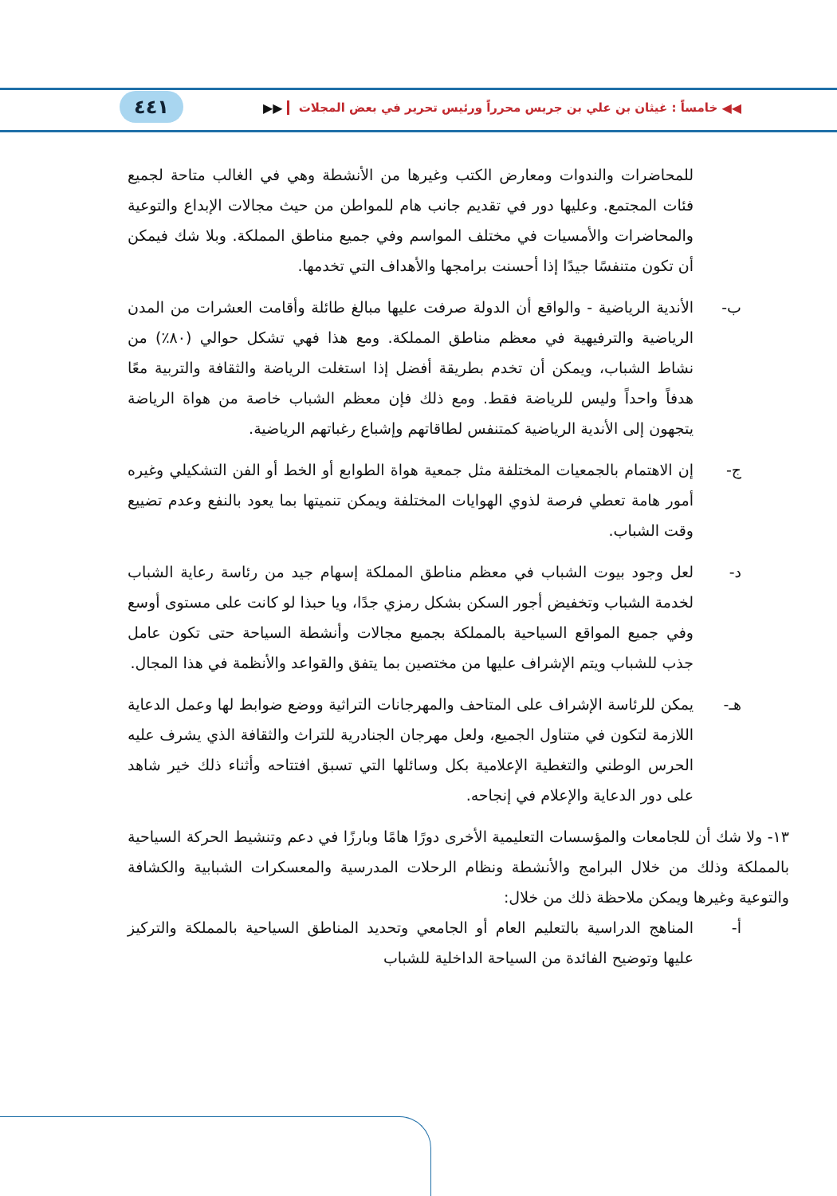◀◀ خامساً : غيثان بن علي بن جريس محرراً ورئيس تحرير في بعض المجلات ▶▶
٤٤١
للمحاضرات والندوات ومعارض الكتب وغيرها من الأنشطة وهي في الغالب متاحة لجميع فئات المجتمع. وعليها دور في تقديم جانب هام للمواطن من حيث مجالات الإبداع والتوعية والمحاضرات والأمسيات في مختلف المواسم وفي جميع مناطق المملكة. وبلا شك فيمكن أن تكون متنفسًا جيدًا إذا أحسنت برامجها والأهداف التي تخدمها.
ب- الأندية الرياضية - والواقع أن الدولة صرفت عليها مبالغ طائلة وأقامت العشرات من المدن الرياضية والترفيهية في معظم مناطق المملكة. ومع هذا فهي تشكل حوالي (٨٠٪) من نشاط الشباب، ويمكن أن تخدم بطريقة أفضل إذا استغلت الرياضة والثقافة والتربية معًا هدفاً واحداً وليس للرياضة فقط. ومع ذلك فإن معظم الشباب خاصة من هواة الرياضة يتجهون إلى الأندية الرياضية كمتنفس لطاقاتهم وإشباع رغباتهم الرياضية.
ج- إن الاهتمام بالجمعيات المختلفة مثل جمعية هواة الطوابع أو الخط أو الفن التشكيلي وغيره أمور هامة تعطي فرصة لذوي الهوايات المختلفة ويمكن تنميتها بما يعود بالنفع وعدم تضييع وقت الشباب.
د- لعل وجود بيوت الشباب في معظم مناطق المملكة إسهام جيد من رئاسة رعاية الشباب لخدمة الشباب وتخفيض أجور السكن بشكل رمزي جدًا، ويا حبذا لو كانت على مستوى أوسع وفي جميع المواقع السياحية بالمملكة بجميع مجالات وأنشطة السياحة حتى تكون عامل جذب للشباب ويتم الإشراف عليها من مختصين بما يتفق والقواعد والأنظمة في هذا المجال.
هـ- يمكن للرئاسة الإشراف على المتاحف والمهرجانات التراثية ووضع ضوابط لها وعمل الدعاية اللازمة لتكون في متناول الجميع، ولعل مهرجان الجنادرية للتراث والثقافة الذي يشرف عليه الحرس الوطني والتغطية الإعلامية بكل وسائلها التي تسبق افتتاحه وأثناء ذلك خير شاهد على دور الدعاية والإعلام في إنجاحه.
١٣- ولا شك أن للجامعات والمؤسسات التعليمية الأخرى دورًا هامًا وبارزًا في دعم وتنشيط الحركة السياحية بالمملكة وذلك من خلال البرامج والأنشطة ونظام الرحلات المدرسية والمعسكرات الشبابية والكشافة والتوعية وغيرها ويمكن ملاحظة ذلك من خلال:
أ- المناهج الدراسية بالتعليم العام أو الجامعي وتحديد المناطق السياحية بالمملكة والتركيز عليها وتوضيح الفائدة من السياحة الداخلية للشباب